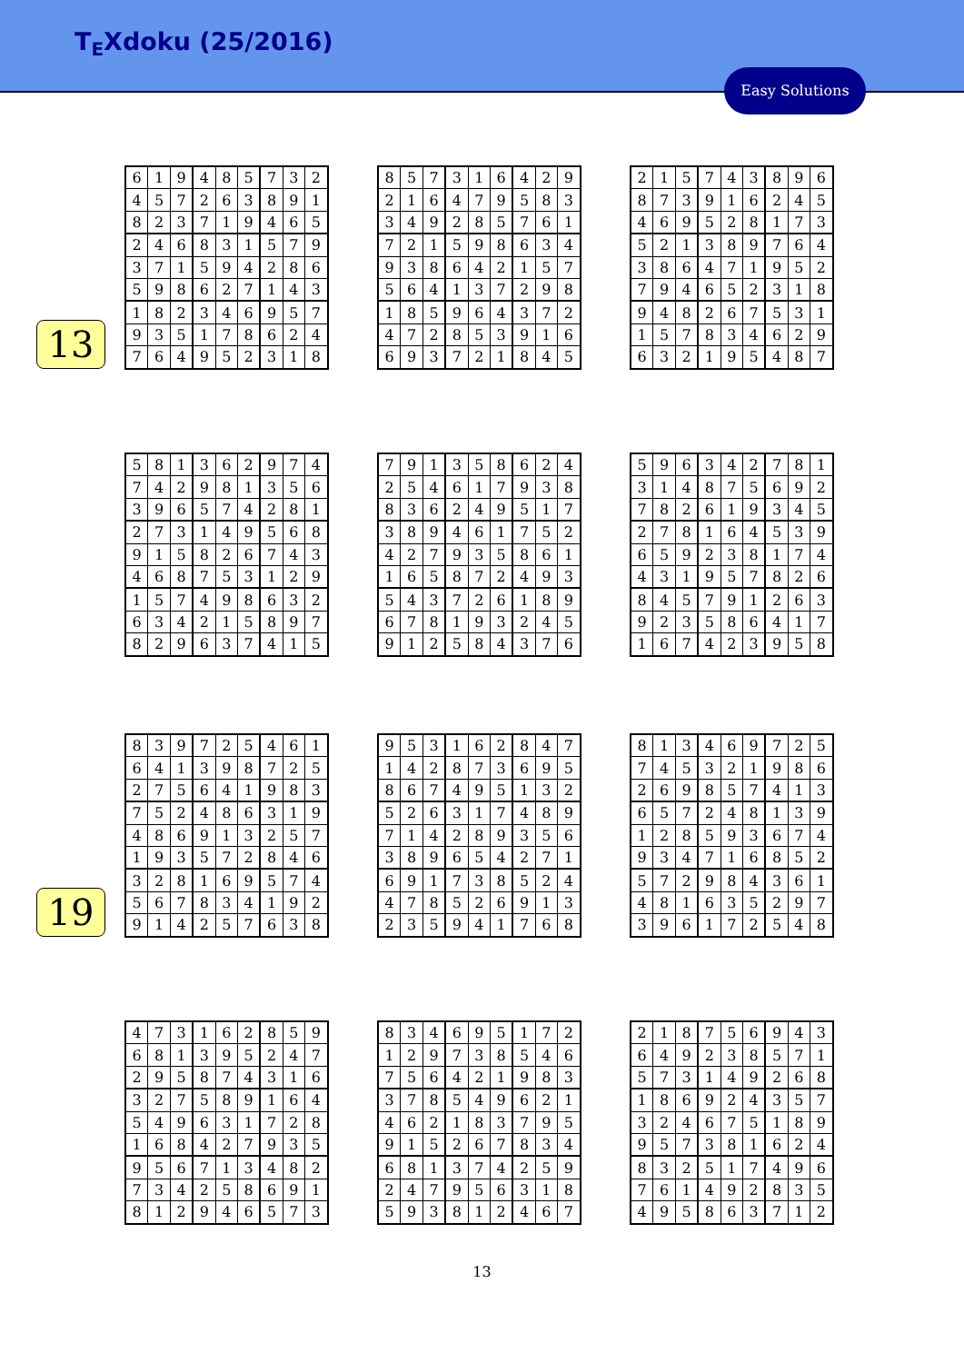T<sub>E</sub>Xdoku (25/2016)
Easy Solutions
13
| 6 | 1 | 9 | 4 | 8 | 5 | 7 | 3 | 2 |
| 4 | 5 | 7 | 2 | 6 | 3 | 8 | 9 | 1 |
| 8 | 2 | 3 | 7 | 1 | 9 | 4 | 6 | 5 |
| 2 | 4 | 6 | 8 | 3 | 1 | 5 | 7 | 9 |
| 3 | 7 | 1 | 5 | 9 | 4 | 2 | 8 | 6 |
| 5 | 9 | 8 | 6 | 2 | 7 | 1 | 4 | 3 |
| 1 | 8 | 2 | 3 | 4 | 6 | 9 | 5 | 7 |
| 9 | 3 | 5 | 1 | 7 | 8 | 6 | 2 | 4 |
| 7 | 6 | 4 | 9 | 5 | 2 | 3 | 1 | 8 |
| 8 | 5 | 7 | 3 | 1 | 6 | 4 | 2 | 9 |
| 2 | 1 | 6 | 4 | 7 | 9 | 5 | 8 | 3 |
| 3 | 4 | 9 | 2 | 8 | 5 | 7 | 6 | 1 |
| 7 | 2 | 1 | 5 | 9 | 8 | 6 | 3 | 4 |
| 9 | 3 | 8 | 6 | 4 | 2 | 1 | 5 | 7 |
| 5 | 6 | 4 | 1 | 3 | 7 | 2 | 9 | 8 |
| 1 | 8 | 5 | 9 | 6 | 4 | 3 | 7 | 2 |
| 4 | 7 | 2 | 8 | 5 | 3 | 9 | 1 | 6 |
| 6 | 9 | 3 | 7 | 2 | 1 | 8 | 4 | 5 |
| 2 | 1 | 5 | 7 | 4 | 3 | 8 | 9 | 6 |
| 8 | 7 | 3 | 9 | 1 | 6 | 2 | 4 | 5 |
| 4 | 6 | 9 | 5 | 2 | 8 | 1 | 7 | 3 |
| 5 | 2 | 1 | 3 | 8 | 9 | 7 | 6 | 4 |
| 3 | 8 | 6 | 4 | 7 | 1 | 9 | 5 | 2 |
| 7 | 9 | 4 | 6 | 5 | 2 | 3 | 1 | 8 |
| 9 | 4 | 8 | 2 | 6 | 7 | 5 | 3 | 1 |
| 1 | 5 | 7 | 8 | 3 | 4 | 6 | 2 | 9 |
| 6 | 3 | 2 | 1 | 9 | 5 | 4 | 8 | 7 |
| 5 | 8 | 1 | 3 | 6 | 2 | 9 | 7 | 4 |
| 7 | 4 | 2 | 9 | 8 | 1 | 3 | 5 | 6 |
| 3 | 9 | 6 | 5 | 7 | 4 | 2 | 8 | 1 |
| 2 | 7 | 3 | 1 | 4 | 9 | 5 | 6 | 8 |
| 9 | 1 | 5 | 8 | 2 | 6 | 7 | 4 | 3 |
| 4 | 6 | 8 | 7 | 5 | 3 | 1 | 2 | 9 |
| 1 | 5 | 7 | 4 | 9 | 8 | 6 | 3 | 2 |
| 6 | 3 | 4 | 2 | 1 | 5 | 8 | 9 | 7 |
| 8 | 2 | 9 | 6 | 3 | 7 | 4 | 1 | 5 |
| 7 | 9 | 1 | 3 | 5 | 8 | 6 | 2 | 4 |
| 2 | 5 | 4 | 6 | 1 | 7 | 9 | 3 | 8 |
| 8 | 3 | 6 | 2 | 4 | 9 | 5 | 1 | 7 |
| 3 | 8 | 9 | 4 | 6 | 1 | 7 | 5 | 2 |
| 4 | 2 | 7 | 9 | 3 | 5 | 8 | 6 | 1 |
| 1 | 6 | 5 | 8 | 7 | 2 | 4 | 9 | 3 |
| 5 | 4 | 3 | 7 | 2 | 6 | 1 | 8 | 9 |
| 6 | 7 | 8 | 1 | 9 | 3 | 2 | 4 | 5 |
| 9 | 1 | 2 | 5 | 8 | 4 | 3 | 7 | 6 |
| 5 | 9 | 6 | 3 | 4 | 2 | 7 | 8 | 1 |
| 3 | 1 | 4 | 8 | 7 | 5 | 6 | 9 | 2 |
| 7 | 8 | 2 | 6 | 1 | 9 | 3 | 4 | 5 |
| 2 | 7 | 8 | 1 | 6 | 4 | 5 | 3 | 9 |
| 6 | 5 | 9 | 2 | 3 | 8 | 1 | 7 | 4 |
| 4 | 3 | 1 | 9 | 5 | 7 | 8 | 2 | 6 |
| 8 | 4 | 5 | 7 | 9 | 1 | 2 | 6 | 3 |
| 9 | 2 | 3 | 5 | 8 | 6 | 4 | 1 | 7 |
| 1 | 6 | 7 | 4 | 2 | 3 | 9 | 5 | 8 |
19
| 8 | 3 | 9 | 7 | 2 | 5 | 4 | 6 | 1 |
| 6 | 4 | 1 | 3 | 9 | 8 | 7 | 2 | 5 |
| 2 | 7 | 5 | 6 | 4 | 1 | 9 | 8 | 3 |
| 7 | 5 | 2 | 4 | 8 | 6 | 3 | 1 | 9 |
| 4 | 8 | 6 | 9 | 1 | 3 | 2 | 5 | 7 |
| 1 | 9 | 3 | 5 | 7 | 2 | 8 | 4 | 6 |
| 3 | 2 | 8 | 1 | 6 | 9 | 5 | 7 | 4 |
| 5 | 6 | 7 | 8 | 3 | 4 | 1 | 9 | 2 |
| 9 | 1 | 4 | 2 | 5 | 7 | 6 | 3 | 8 |
| 9 | 5 | 3 | 1 | 6 | 2 | 8 | 4 | 7 |
| 1 | 4 | 2 | 8 | 7 | 3 | 6 | 9 | 5 |
| 8 | 6 | 7 | 4 | 9 | 5 | 1 | 3 | 2 |
| 5 | 2 | 6 | 3 | 1 | 7 | 4 | 8 | 9 |
| 7 | 1 | 4 | 2 | 8 | 9 | 3 | 5 | 6 |
| 3 | 8 | 9 | 6 | 5 | 4 | 2 | 7 | 1 |
| 6 | 9 | 1 | 7 | 3 | 8 | 5 | 2 | 4 |
| 4 | 7 | 8 | 5 | 2 | 6 | 9 | 1 | 3 |
| 2 | 3 | 5 | 9 | 4 | 1 | 7 | 6 | 8 |
| 8 | 1 | 3 | 4 | 6 | 9 | 7 | 2 | 5 |
| 7 | 4 | 5 | 3 | 2 | 1 | 9 | 8 | 6 |
| 2 | 6 | 9 | 8 | 5 | 7 | 4 | 1 | 3 |
| 6 | 5 | 7 | 2 | 4 | 8 | 1 | 3 | 9 |
| 1 | 2 | 8 | 5 | 9 | 3 | 6 | 7 | 4 |
| 9 | 3 | 4 | 7 | 1 | 6 | 8 | 5 | 2 |
| 5 | 7 | 2 | 9 | 8 | 4 | 3 | 6 | 1 |
| 4 | 8 | 1 | 6 | 3 | 5 | 2 | 9 | 7 |
| 3 | 9 | 6 | 1 | 7 | 2 | 5 | 4 | 8 |
| 4 | 7 | 3 | 1 | 6 | 2 | 8 | 5 | 9 |
| 6 | 8 | 1 | 3 | 9 | 5 | 2 | 4 | 7 |
| 2 | 9 | 5 | 8 | 7 | 4 | 3 | 1 | 6 |
| 3 | 2 | 7 | 5 | 8 | 9 | 1 | 6 | 4 |
| 5 | 4 | 9 | 6 | 3 | 1 | 7 | 2 | 8 |
| 1 | 6 | 8 | 4 | 2 | 7 | 9 | 3 | 5 |
| 9 | 5 | 6 | 7 | 1 | 3 | 4 | 8 | 2 |
| 7 | 3 | 4 | 2 | 5 | 8 | 6 | 9 | 1 |
| 8 | 1 | 2 | 9 | 4 | 6 | 5 | 7 | 3 |
| 8 | 3 | 4 | 6 | 9 | 5 | 1 | 7 | 2 |
| 1 | 2 | 9 | 7 | 3 | 8 | 5 | 4 | 6 |
| 7 | 5 | 6 | 4 | 2 | 1 | 9 | 8 | 3 |
| 3 | 7 | 8 | 5 | 4 | 9 | 6 | 2 | 1 |
| 4 | 6 | 2 | 1 | 8 | 3 | 7 | 9 | 5 |
| 9 | 1 | 5 | 2 | 6 | 7 | 8 | 3 | 4 |
| 6 | 8 | 1 | 3 | 7 | 4 | 2 | 5 | 9 |
| 2 | 4 | 7 | 9 | 5 | 6 | 3 | 1 | 8 |
| 5 | 9 | 3 | 8 | 1 | 2 | 4 | 6 | 7 |
| 2 | 1 | 8 | 7 | 5 | 6 | 9 | 4 | 3 |
| 6 | 4 | 9 | 2 | 3 | 8 | 5 | 7 | 1 |
| 5 | 7 | 3 | 1 | 4 | 9 | 2 | 6 | 8 |
| 1 | 8 | 6 | 9 | 2 | 4 | 3 | 5 | 7 |
| 3 | 2 | 4 | 6 | 7 | 5 | 1 | 8 | 9 |
| 9 | 5 | 7 | 3 | 8 | 1 | 6 | 2 | 4 |
| 8 | 3 | 2 | 5 | 1 | 7 | 4 | 9 | 6 |
| 7 | 6 | 1 | 4 | 9 | 2 | 8 | 3 | 5 |
| 4 | 9 | 5 | 8 | 6 | 3 | 7 | 1 | 2 |
13